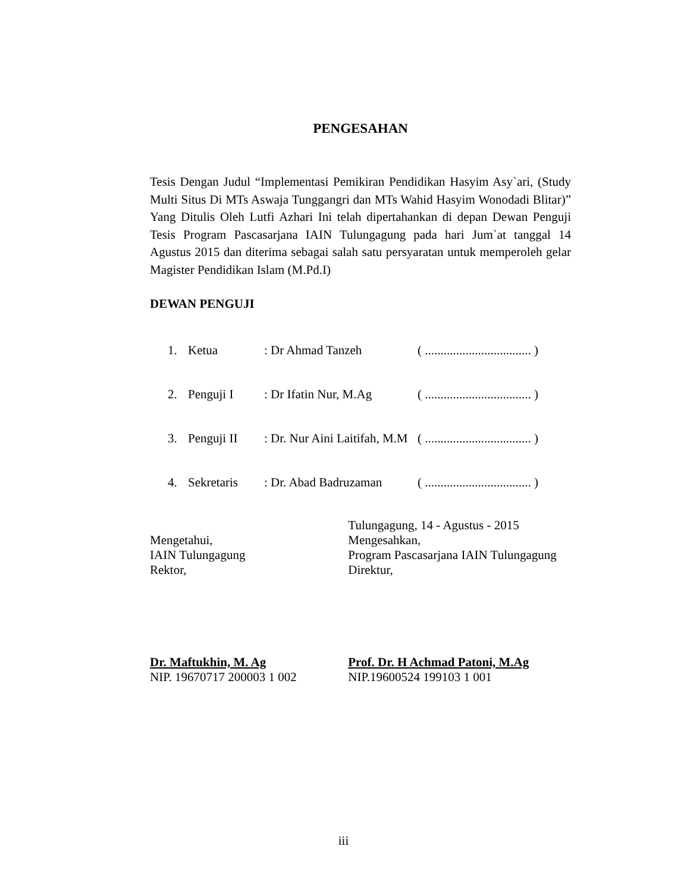PENGESAHAN
Tesis Dengan Judul “Implementasi Pemikiran Pendidikan Hasyim Asy`ari, (Study Multi Situs Di MTs Aswaja Tunggangri dan MTs Wahid Hasyim Wonodadi Blitar)” Yang Ditulis Oleh Lutfi Azhari Ini telah dipertahankan di depan Dewan Penguji Tesis Program Pascasarjana IAIN Tulungagung pada hari Jum`at tanggal 14 Agustus 2015 dan diterima sebagai salah satu persyaratan untuk memperoleh gelar Magister Pendidikan Islam (M.Pd.I)
DEWAN PENGUJI
| 1. | Ketua | : Dr Ahmad Tanzeh | ( .................................. ) |
| 2. | Penguji I | : Dr Ifatin Nur, M.Ag | ( .................................. ) |
| 3. | Penguji II | : Dr. Nur Aini Laitifah, M.M | ( .................................. ) |
| 4. | Sekretaris | : Dr. Abad Badruzaman | ( .................................. ) |
Mengetahui,
IAIN Tulungagung
Rektor,
Tulungagung, 14 - Agustus - 2015
Mengesahkan,
Program Pascasarjana IAIN Tulungagung
Direktur,
Dr. Maftukhin, M. Ag
NIP. 19670717 200003 1 002
Prof. Dr. H Achmad Patoni, M.Ag
NIP.19600524 199103 1 001
iii